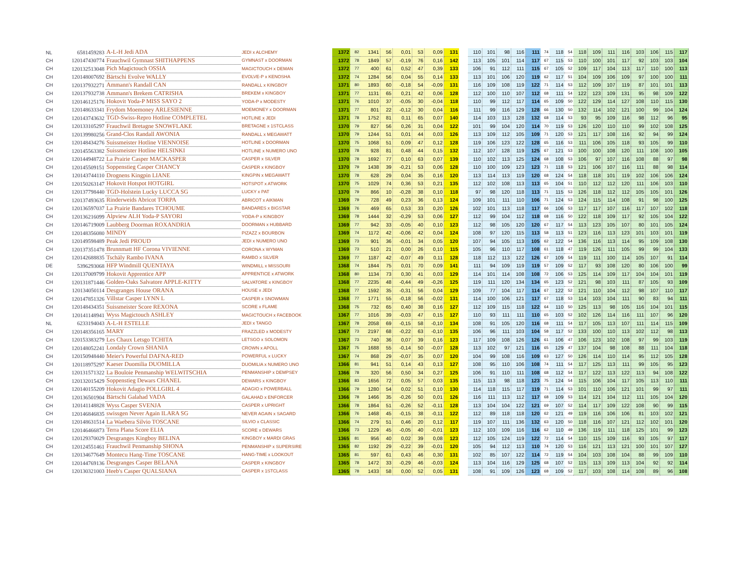| NL | 6581459283 | A-L-H Jedi ADA | JEDI x ALCHEMY | 1372 | 82 | 1341 | 56 | 0,01 | 53 | 0,09 | 131 | 110 | 101 | 98 | 116 | 111 | 74 | 118 | 54 | 118 | 109 | 111 | 116 | 103 | 106 | 115 | 117 |
| CH | 120147430774 | Frauchwil Gymnast SHITHAPPENS | GYMNAST x DOORMAN | 1372 | 78 | 1849 | 57 | -0,19 | 76 | 0,16 | 142 | 113 | 105 | 101 | 114 | 117 | 67 | 115 | 53 | 110 | 100 | 101 | 117 | 92 | 103 | 103 | 104 |
| CH | 120132513048 | Pich Magictouch OSSIA | MAGICTOUCH x DEMAN | 1372 | 77 | 400 | 61 | 0,52 | 47 | 0,39 | 133 | 106 | 91 | 112 | 111 | 115 | 67 | 105 | 52 | 109 | 117 | 104 | 113 | 117 | 110 | 100 | 113 |
| CH | 120148007692 | Bärtschi Evolve WALLY | EVOLVE-P x KENOSHA | 1372 | 74 | 1284 | 56 | 0,04 | 55 | 0,14 | 133 | 113 | 101 | 106 | 120 | 119 | 62 | 117 | 51 | 104 | 109 | 106 | 109 | 97 | 100 | 100 | 111 |
| CH | 120137932271 | Ammann's Randall CAN | RANDALL x KINGBOY | 1371 | 80 | 1893 | 60 | -0,18 | 54 | -0,09 | 131 | 116 | 109 | 108 | 119 | 122 | 71 | 114 | 53 | 112 | 109 | 107 | 119 | 87 | 101 | 101 | 113 |
| CH | 120137932738 | Ammann's Brekem CATRISHA | BREKEM x KINGBOY | 1371 | 77 | 1131 | 65 | 0,21 | 42 | 0,06 | 128 | 112 | 100 | 110 | 107 | 112 | 68 | 111 | 54 | 122 | 123 | 109 | 131 | 95 | 98 | 109 | 122 |
| CH | 120146125176 | Hokovit Yoda-P MISS SAYO 2 | YODA-P x MODESTY | 1371 | 76 | 1010 | 37 | -0,05 | 30 | -0,04 | 118 | 110 | 99 | 112 | 117 | 114 | 65 | 109 | 50 | 122 | 129 | 114 | 127 | 108 | 110 | 115 | 130 |
| CH | 120148633341 | Frydom Moemoney ARLESIENNE | MOEMONEY x DOORMAN | 1371 | 77 | 801 | 22 | -0,12 | 30 | 0,04 | 116 | 111 | 99 | 116 | 129 | 128 | 66 | 130 | 50 | 132 | 114 | 102 | 121 | 100 | 99 | 104 | 124 |
| CH | 120143743632 | TGD-Swiss-Repro Hotline COMPLETEL | HOTLINE x JEDI | 1371 | 78 | 1752 | 81 | 0,11 | 65 | 0,07 | 140 | 114 | 103 | 113 | 128 | 132 | 68 | 114 | 53 | 93 | 95 | 109 | 116 | 98 | 112 | 96 | 95 |
| CH | 120133105297 | Frauchwil Bretagne SNOWFLAKE | BRETAGNE x 1STCLASS | 1370 | 79 | 827 | 56 | 0,26 | 31 | 0,04 | 122 | 101 | 99 | 104 | 120 | 114 | 70 | 119 | 53 | 126 | 120 | 110 | 110 | 99 | 102 | 108 | 125 |
| CH | 120139980256 | Grand-Clos Randall AWONIA | RANDALL x MEGAWATT | 1370 | 79 | 1244 | 51 | 0,01 | 44 | 0,03 | 126 | 113 | 109 | 112 | 105 | 109 | 71 | 120 | 53 | 121 | 117 | 108 | 116 | 92 | 94 | 99 | 124 |
| CH | 120148434276 | Suissmeister Hotline VIENNOISE | HOTLINE x DOORMAN | 1370 | 75 | 1068 | 51 | 0,09 | 47 | 0,12 | 128 | 119 | 106 | 123 | 122 | 128 | 65 | 116 | 53 | 111 | 106 | 105 | 118 | 93 | 105 | 99 | 110 |
| CH | 120145563382 | Suissmeister Hotline HELSINKI | HOTLINE x NUMERO UNO | 1370 | 78 | 928 | 81 | 0,48 | 44 | 0,15 | 132 | 112 | 107 | 128 | 119 | 125 | 67 | 121 | 53 | 100 | 100 | 108 | 120 | 111 | 108 | 100 | 105 |
| CH | 120144948722 | La Prairie Casper MACKASPER | CASPER x SILVER | 1370 | 78 | 1692 | 77 | 0,10 | 63 | 0,07 | 139 | 110 | 102 | 113 | 125 | 124 | 68 | 108 | 53 | 106 | 97 | 107 | 116 | 108 | 88 | 97 | 98 |
| CH | 120145509151 | Soppenstieg Casper CHANCY | CASPER x KINGBOY | 1370 | 79 | 1438 | 39 | -0,21 | 53 | 0,06 | 128 | 110 | 100 | 109 | 123 | 123 | 71 | 118 | 53 | 121 | 106 | 107 | 116 | 111 | 88 | 98 | 114 |
| CH | 120143744110 | Drognens Kingpin LIANE | KINGPIN x MEGAWATT | 1370 | 78 | 628 | 29 | 0,04 | 35 | 0,16 | 120 | 113 | 114 | 113 | 119 | 120 | 68 | 124 | 54 | 118 | 118 | 101 | 119 | 102 | 106 | 106 | 124 |
| CH | 120150263147 | Hokovit Hotspot HOTGIRL | HOTSPOT x ATWORK | 1370 | 75 | 1029 | 74 | 0,36 | 53 | 0,21 | 135 | 112 | 102 | 108 | 113 | 113 | 65 | 104 | 51 | 110 | 112 | 112 | 120 | 111 | 106 | 103 | 110 |
| CH | 120137798440 | TGD-Holstein Lucky LUCCA SG | LUCKY x PAT | 1370 | 79 | 866 | 10 | -0,28 | 38 | 0,10 | 118 | 97 | 98 | 120 | 118 | 113 | 71 | 115 | 53 | 126 | 118 | 112 | 112 | 105 | 105 | 101 | 126 |
| CH | 120137493635 | Rinderweids Abricot TORPA | ABRICOT x AIKMAN | 1369 | 79 | 728 | 49 | 0,23 | 36 | 0,13 | 124 | 109 | 101 | 111 | 110 | 106 | 71 | 124 | 53 | 124 | 115 | 114 | 108 | 91 | 98 | 100 | 125 |
| CH | 120136597037 | La Prairie Bandares TCHOUME | BANDARES x BIGSTAR | 1369 | 76 | 469 | 65 | 0,53 | 33 | 0,20 | 126 | 102 | 101 | 113 | 118 | 117 | 66 | 106 | 53 | 117 | 117 | 107 | 116 | 117 | 107 | 102 | 118 |
| CH | 120136216099 | Alpview ALH Yoda-P SAYORI | YODA-P x KINGBOY | 1369 | 78 | 1444 | 32 | -0,29 | 53 | 0,06 | 127 | 112 | 99 | 104 | 112 | 118 | 68 | 116 | 50 | 122 | 118 | 109 | 117 | 92 | 105 | 104 | 122 |
| CH | 120146719009 | Laubberg Doorman ROXANDRIA | DOORMAN x HUBBARD | 1369 | 77 | 942 | 33 | -0,05 | 40 | 0,10 | 123 | 112 | 98 | 105 | 120 | 120 | 67 | 117 | 54 | 113 | 123 | 105 | 107 | 80 | 101 | 105 | 124 |
| CH | 120148356080 | MINDY | PIZAZZ x BOURBON | 1369 | 74 | 1172 | 42 | -0,06 | 42 | 0,04 | 124 | 108 | 97 | 120 | 115 | 113 | 58 | 113 | 51 | 123 | 116 | 113 | 123 | 101 | 103 | 101 | 119 |
| CH | 120149598489 | Peak Jedi PROUD | JEDI x NUMERO UNO | 1369 | 73 | 901 | 36 | -0,01 | 34 | 0,05 | 120 | 107 | 94 | 105 | 113 | 105 | 62 | 122 | 54 | 136 | 116 | 113 | 114 | 95 | 109 | 108 | 130 |
| CH | 120137351478 | Brunnmatt HF Corona VIVIENNE | CORONA x WYMAN | 1369 | 73 | 510 | 21 | 0,00 | 26 | 0,10 | 115 | 105 | 96 | 110 | 117 | 108 | 61 | 118 | 47 | 119 | 126 | 111 | 105 | 99 | 99 | 104 | 133 |
| CH | 120142688835 | Tschäly Rambo IVANA | RAMBO x SILVER | 1369 | 77 | 1187 | 42 | -0,07 | 49 | 0,11 | 128 | 118 | 112 | 113 | 122 | 126 | 67 | 109 | 54 | 119 | 111 | 100 | 114 | 105 | 107 | 91 | 114 |
| DE | 5396293068 | HFP Windmill QUENTAYA | WINDMILL x MISSOURI | 1368 | 74 | 1844 | 75 | 0,01 | 70 | 0,09 | 141 | 111 | 94 | 109 | 119 | 119 | 57 | 109 | 52 | 117 | 93 | 108 | 120 | 80 | 106 | 100 | 99 |
| CH | 120137009799 | Hokovit Apprentice APP | APPRENTICE x ATWORK | 1368 | 80 | 1134 | 73 | 0,30 | 41 | 0,03 | 129 | 114 | 101 | 114 | 108 | 108 | 72 | 106 | 53 | 125 | 114 | 109 | 117 | 104 | 104 | 101 | 119 |
| CH | 120131871446 | Golden-Oaks Salvatore APPLE-KITTY | SALVATORE x KINGBOY | 1368 | 77 | 2235 | 48 | -0,44 | 49 | -0,26 | 125 | 119 | 111 | 120 | 134 | 134 | 65 | 123 | 52 | 121 | 98 | 103 | 111 | 87 | 105 | 93 | 109 |
| CH | 120134050114 | Desgranges House ORANA | HOUSE x JEDI | 1368 | 77 | 1592 | 35 | -0,31 | 56 | 0,04 | 129 | 109 | 77 | 104 | 117 | 114 | 67 | 122 | 52 | 121 | 110 | 104 | 112 | 98 | 107 | 110 | 117 |
| CH | 120147851326 | Villstar Casper LYNN L | CASPER x SNOWMAN | 1368 | 77 | 1771 | 55 | -0,18 | 56 | -0,02 | 131 | 114 | 100 | 106 | 121 | 117 | 67 | 118 | 53 | 114 | 103 | 104 | 111 | 90 | 83 | 94 | 111 |
| CH | 120148434351 | Suissmeister Score REXONA | SCORE x FLAME | 1368 | 75 | 732 | 65 | 0,40 | 38 | 0,16 | 127 | 112 | 109 | 115 | 118 | 122 | 64 | 110 | 50 | 125 | 113 | 98 | 105 | 116 | 104 | 101 | 115 |
| CH | 120141148941 | Wyss Magictouch ASHLEY | MAGICTOUCH x FACEBOOK | 1367 | 77 | 1016 | 39 | -0,03 | 47 | 0,15 | 127 | 110 | 93 | 111 | 111 | 110 | 65 | 103 | 52 | 102 | 126 | 114 | 116 | 111 | 107 | 96 | 120 |
| NL | 6233194043 | A-L-H ESTELLE | JEDI x TANGO | 1367 | 78 | 2058 | 69 | -0,15 | 58 | -0,10 | 134 | 108 | 91 | 105 | 120 | 116 | 68 | 111 | 54 | 117 | 105 | 113 | 107 | 111 | 114 | 115 | 109 |
| CH | 120148356165 | MARY | FRAZZLED x MODESTY | 1367 | 73 | 2197 | 68 | -0,22 | 63 | -0,10 | 135 | 106 | 96 | 111 | 103 | 104 | 58 | 117 | 52 | 133 | 100 | 110 | 113 | 102 | 112 | 98 | 113 |
| CH | 120153383279 | Les Chaux Letsgo TCHITA | LETSGO x SOLOMON | 1367 | 73 | 740 | 36 | 0,07 | 39 | 0,16 | 123 | 117 | 109 | 108 | 126 | 126 | 61 | 106 | 47 | 106 | 123 | 102 | 108 | 97 | 99 | 103 | 119 |
| CH | 120148052241 | Londaly Crown SHANIA | CROWN x APOLL | 1367 | 75 | 1688 | 55 | -0,14 | 50 | -0,07 | 128 | 113 | 102 | 97 | 121 | 116 | 65 | 129 | 47 | 137 | 104 | 98 | 108 | 88 | 111 | 104 | 118 |
| CH | 120150948440 | Meier's Powerful DAFNA-RED | POWERFUL x LUCKY | 1367 | 74 | 868 | 29 | -0,07 | 35 | 0,07 | 120 | 104 | 99 | 108 | 116 | 109 | 63 | 127 | 50 | 126 | 114 | 110 | 114 | 95 | 112 | 105 | 128 |
| CH | 120118975297 | Kaeser Duomilia DUOMILLA | DUOMILIA x NUMERO UNO | 1366 | 81 | 941 | 51 | 0,14 | 43 | 0,13 | 127 | 108 | 95 | 110 | 106 | 108 | 74 | 111 | 54 | 117 | 125 | 113 | 111 | 99 | 105 | 95 | 123 |
| CH | 120131571322 | La Bouloie Penmanship WELWITSCHIA | PENMANSHIP x DEMPSEY | 1366 | 78 | 320 | 56 | 0,50 | 34 | 0,27 | 125 | 106 | 91 | 110 | 111 | 108 | 68 | 112 | 54 | 117 | 122 | 113 | 122 | 113 | 94 | 108 | 122 |
| CH | 120132015429 | Soppenstieg Dewars CHANEL | DEWARS x KINGBOY | 1366 | 83 | 1656 | 72 | 0,05 | 57 | 0,03 | 135 | 115 | 113 | 98 | 118 | 123 | 75 | 124 | 54 | 115 | 106 | 104 | 117 | 105 | 113 | 110 | 111 |
| CH | 120140155209 | Hokovit Adagio POLLGIRL 4 | ADAGIO x POWERBALL | 1366 | 79 | 1280 | 54 | 0,02 | 51 | 0,10 | 130 | 114 | 118 | 115 | 117 | 119 | 71 | 114 | 53 | 101 | 110 | 106 | 121 | 101 | 99 | 97 | 111 |
| CH | 120136501904 | Bärtschi Galahad VADA | GALAHAD x ENFORCER | 1366 | 78 | 1466 | 35 | -0,26 | 50 | 0,01 | 126 | 116 | 111 | 113 | 112 | 117 | 68 | 109 | 53 | 114 | 121 | 104 | 112 | 111 | 105 | 104 | 120 |
| CH | 120141148828 | Wyss Casper SVENJA | CASPER x UPRIGHT | 1366 | 78 | 1864 | 51 | -0,26 | 52 | -0,11 | 128 | 113 | 104 | 104 | 122 | 121 | 69 | 107 | 52 | 114 | 117 | 109 | 122 | 108 | 90 | 99 | 115 |
| CH | 120146846835 | swissgen Never Again ILARA SG | NEVER AGAIN x SAGARD | 1366 | 76 | 1468 | 45 | -0,15 | 38 | -0,11 | 122 | 112 | 89 | 118 | 118 | 120 | 62 | 121 | 49 | 119 | 116 | 106 | 106 | 81 | 103 | 102 | 121 |
| CH | 120148631514 | La Waebera Silvio TOSCANE | SILVIO x CLASSIC | 1366 | 74 | 279 | 51 | 0,46 | 20 | 0,12 | 117 | 119 | 107 | 111 | 136 | 132 | 63 | 120 | 50 | 118 | 116 | 107 | 121 | 112 | 102 | 101 | 120 |
| CH | 120146466873 | Terra Plana Score ELIA | SCORE x DEWARS | 1366 | 73 | 1229 | 45 | -0,05 | 40 | -0,01 | 123 | 112 | 103 | 109 | 116 | 116 | 62 | 110 | 49 | 136 | 119 | 111 | 118 | 125 | 101 | 99 | 123 |
| CH | 120129370029 | Desgranges Kingboy BELINA | KINGBOY x MARDI GRAS | 1365 | 81 | 956 | 40 | 0,02 | 39 | 0,08 | 123 | 112 | 105 | 124 | 119 | 122 | 72 | 114 | 54 | 110 | 115 | 109 | 116 | 93 | 105 | 97 | 117 |
| CH | 120124551461 | Frauchwil Penmanship SHONA | PENMANSHIP x SUPERSIRE | 1365 | 82 | 1192 | 29 | -0,22 | 39 | -0,01 | 120 | 105 | 94 | 112 | 113 | 110 | 74 | 120 | 53 | 116 | 121 | 113 | 121 | 100 | 101 | 107 | 127 |
| CH | 120134677649 | Montecu Hang-Time TOSCANE | HANG-TIME x LOOKOUT | 1365 | 81 | 597 | 61 | 0,43 | 46 | 0,30 | 131 | 102 | 85 | 107 | 122 | 114 | 72 | 119 | 54 | 104 | 103 | 108 | 104 | 88 | 99 | 109 | 110 |
| CH | 120144769136 | Desgranges Casper BELANA | CASPER x KINGBOY | 1365 | 78 | 1472 | 33 | -0,29 | 46 | -0,03 | 124 | 113 | 104 | 116 | 129 | 125 | 68 | 107 | 52 | 115 | 113 | 109 | 113 | 104 | 92 | 92 | 114 |
| CH | 120130321003 | Heeb's Casper QUALSIANA | CASPER x 1STCLASS | 1365 | 78 | 1433 | 58 | 0,00 | 52 | 0,05 | 131 | 108 | 91 | 109 | 126 | 123 | 68 | 109 | 52 | 117 | 103 | 108 | 114 | 108 | 89 | 96 | 108 |